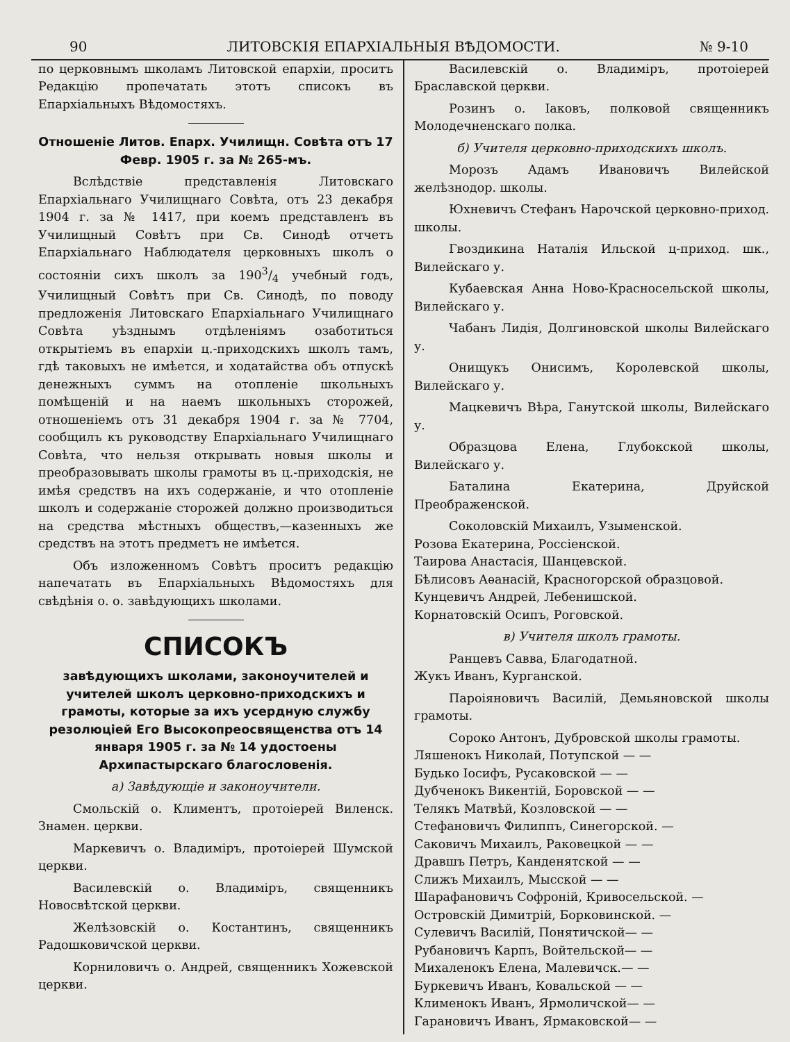90 ЛИТОВСКІЯ ЕПАРХІАЛЬНЫЯ ВѢДОМОСТИ. № 9-10
по церковнымъ школамъ Литовской епархіи, проситъ Редакцію пропечатать этотъ списокъ въ Епархіальныхъ Вѣдомостяхъ.
Отношеніе Литов. Епарх. Училищн. Совѣта отъ 17 Февр. 1905 г. за № 265-мъ.
Вслѣдствіе представленія Литовскаго Епархіальнаго Училищнаго Совѣта, отъ 23 декабря 1904 г. за № 1417, при коемъ представленъ въ Училищный Совѣтъ при Св. Синодѣ отчетъ Епархіальнаго Наблюдателя церковныхъ школъ о состояніи сихъ школъ за 1903/4 учебный годъ, Училищный Совѣтъ при Св. Синодѣ, по поводу предложенія Литовскаго Епархіальнаго Училищнаго Совѣта уѣзднымъ отдѣленіямъ озаботиться открытіемъ въ епархіи ц.-приходскихъ школъ тамъ, гдѣ таковыхъ не имѣется, и ходатайства объ отпускѣ денежныхъ суммъ на отопленіе школьныхъ помѣщеній и на наемъ школьныхъ сторожей, отношеніемъ отъ 31 декабря 1904 г. за № 7704, сообщилъ къ руководству Епархіальнаго Училищнаго Совѣта, что нельзя открывать новыя школы и преобразовывать школы грамоты въ ц.-приходскія, не имѣя средствъ на ихъ содержаніе, и что отопленіе школъ и содержаніе сторожей должно производиться на средства мѣстныхъ обществъ,—казенныхъ же средствъ на этотъ предметъ не имѣется.
Объ изложенномъ Совѣтъ проситъ редакцію напечатать въ Епархіальныхъ Вѣдомостяхъ для свѣдѣнія о. о. завѣдующихъ школами.
СПИСОКЪ
завѣдующихъ школами, законоучителей и учителей школъ церковно-приходскихъ и грамоты, которые за ихъ усердную службу резолюціей Его Высокопреосвященства отъ 14 января 1905 г. за № 14 удостоены Архипастырскаго благословенія.
а) Завѣдующіе и законоучители.
Смольскій о. Климентъ, протоіерей Виленск. Знамен. церкви.
Маркевичъ о. Владиміръ, протоіерей Шумской церкви.
Василевскій о. Владиміръ, священникъ Новосвѣтской церкви.
Желѣзовскій о. Костантинъ, священникъ Радошковичской церкви.
Корниловичъ о. Андрей, священникъ Хожевской церкви.
Василевскій о. Владиміръ, протоіерей Браславской церкви.
Розинъ о. Іаковъ, полковой священникъ Молодечненскаго полка.
б) Учителя церковно-приходскихъ школъ.
Морозъ Адамъ Ивановичъ Вилейской желѣзнодор. школы.
Юхневичъ Стефанъ Нарочской церковно-приход. школы.
Гвоздикина Наталія Ильской ц-приход. шк., Вилейскаго у.
Кубаевская Анна Ново-Красносельской школы, Вилейскаго у.
Чабанъ Лидія, Долгиновской школы Вилейскаго у.
Онищукъ Онисимъ, Королевской школы, Вилейскаго у.
Мацкевичъ Вѣра, Ганутской школы, Вилейскаго у.
Образцова Елена, Глубокской школы, Вилейскаго у.
Баталина Екатерина, Друйской Преображенской.
Соколовскій Михаилъ, Узыменской.
Розова Екатерина, Россіенской.
Таирова Анастасія, Шанцевской.
Бѣлисовъ Аѳанасій, Красногорской образцовой.
Кунцевичъ Андрей, Лебенишской.
Корнатовскій Осипъ, Роговской.
в) Учителя школъ грамоты.
Ранцевъ Савва, Благодатной.
Жукъ Иванъ, Курганской.
Пароіяновичъ Василій, Демьяновской школы грамоты.
Сороко Антонъ, Дубровской школы грамоты.
Ляшенокъ Николай, Потупской — —
Будько Іосифъ, Русаковской — —
Дубченокъ Викентій, Боровской — —
Телякъ Матвѣй, Козловской — —
Стефановичъ Филиппъ, Синегорской. —
Саковичъ Михаилъ, Раковецкой — —
Дравшъ Петръ, Канденятской — —
Слижъ Михаилъ, Мысской — —
Шарафановичъ Софроній, Кривосельской. —
Островскій Димитрій, Борковинской. —
Сулевичъ Василій, Понятичской— —
Рубановичъ Карпъ, Войтельской— —
Михаленокъ Елена, Малевичск.— —
Буркевичъ Иванъ, Ковальской — —
Клименокъ Иванъ, Ярмоличской— —
Гарановичъ Иванъ, Ярмаковской— —